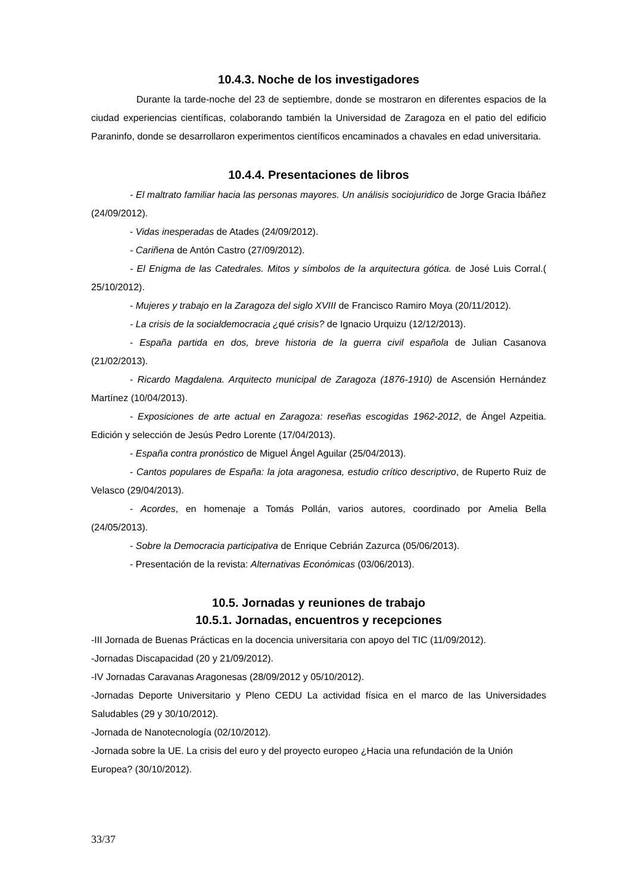10.4.3. Noche de los investigadores
Durante la tarde-noche del 23 de septiembre, donde se mostraron en diferentes espacios de la ciudad experiencias científicas, colaborando también la Universidad de Zaragoza en el patio del edificio Paraninfo, donde se desarrollaron experimentos científicos encaminados a chavales en edad universitaria.
10.4.4. Presentaciones de libros
- El maltrato familiar hacia las personas mayores. Un análisis sociojuridico de Jorge Gracia Ibáñez (24/09/2012).
- Vidas inesperadas de Atades (24/09/2012).
- Cariñena de Antón Castro (27/09/2012).
- El Enigma de las Catedrales. Mitos y símbolos de la arquitectura gótica. de José Luis Corral.( 25/10/2012).
- Mujeres y trabajo en la Zaragoza del siglo XVIII de Francisco Ramiro Moya (20/11/2012).
- La crisis de la socialdemocracia ¿qué crisis? de Ignacio Urquizu (12/12/2013).
- España partida en dos, breve historia de la guerra civil española de Julian Casanova (21/02/2013).
- Ricardo Magdalena. Arquitecto municipal de Zaragoza (1876-1910) de Ascensión Hernández Martínez (10/04/2013).
- Exposiciones de arte actual en Zaragoza: reseñas escogidas 1962-2012, de Ángel Azpeitia. Edición y selección de Jesús Pedro Lorente (17/04/2013).
- España contra pronóstico de Miguel Ángel Aguilar (25/04/2013).
- Cantos populares de España: la jota aragonesa, estudio crítico descriptivo, de Ruperto Ruiz de Velasco (29/04/2013).
- Acordes, en homenaje a Tomás Pollán, varios autores, coordinado por Amelia Bella (24/05/2013).
- Sobre la Democracia participativa de Enrique Cebrián Zazurca (05/06/2013).
- Presentación de la revista: Alternativas Económicas (03/06/2013).
10.5. Jornadas y reuniones de trabajo
10.5.1. Jornadas, encuentros y recepciones
-III Jornada de Buenas Prácticas en la docencia universitaria con apoyo del TIC (11/09/2012).
-Jornadas Discapacidad (20 y 21/09/2012).
-IV Jornadas Caravanas Aragonesas (28/09/2012 y 05/10/2012).
-Jornadas Deporte Universitario y Pleno CEDU La actividad física en el marco de las Universidades Saludables (29 y 30/10/2012).
-Jornada de Nanotecnología (02/10/2012).
-Jornada sobre la UE. La crisis del euro y del proyecto europeo ¿Hacia una refundación de la Unión Europea? (30/10/2012).
33/37